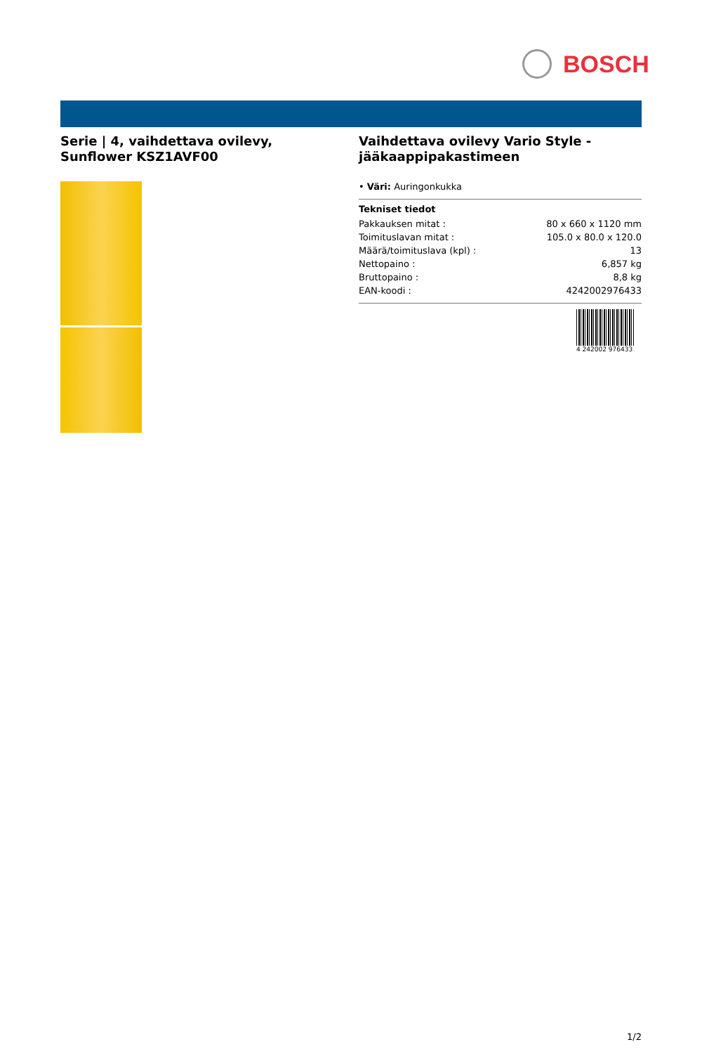BOSCH
Serie | 4, vaihdettava ovilevy, Sunflower KSZ1AVF00
Vaihdettava ovilevy Vario Style - jääkaappipakastimeen
• Väri: Auringonkukka
Tekniset tiedot
| Pakkauksen mitat : | 80 x 660 x 1120 mm |
| Toimituslavan mitat : | 105.0 x 80.0 x 120.0 |
| Määrä/toimituslava (kpl) : | 13 |
| Nettopaino : | 6,857 kg |
| Bruttopaino : | 8,8 kg |
| EAN-koodi : | 4242002976433 |
4 242002 976433
1/2